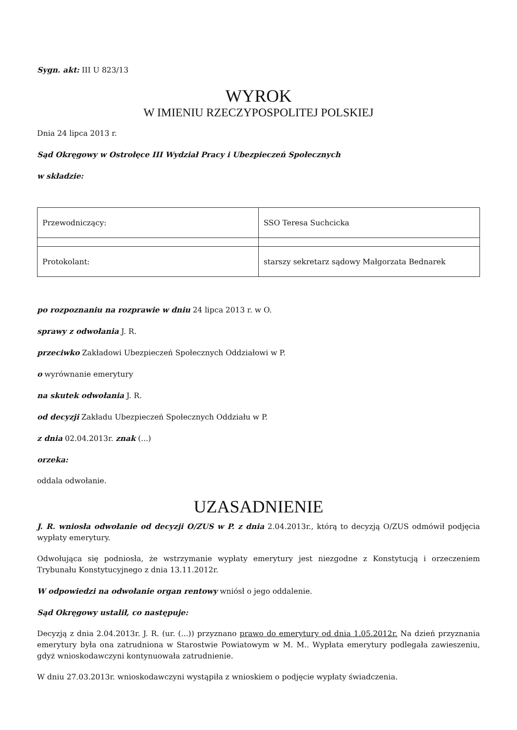Sygn. akt: III U 823/13
WYROK
W IMIENIU RZECZYPOSPOLITEJ POLSKIEJ
Dnia 24 lipca 2013 r.
Sąd Okręgowy w Ostrołęce III Wydział Pracy i Ubezpieczeń Społecznych
w składzie:
| Przewodniczący: | SSO Teresa Suchcicka |
| Protokolant: | starszy sekretarz sądowy Małgorzata Bednarek |
po rozpoznaniu na rozprawie w dniu 24 lipca 2013 r. w O.
sprawy z odwołania J. R.
przeciwko Zakładowi Ubezpieczeń Społecznych Oddziałowi w P.
o wyrównanie emerytury
na skutek odwołania J. R.
od decyzji Zakładu Ubezpieczeń Społecznych Oddziału w P.
z dnia 02.04.2013r. znak (...)
orzeka:
oddala odwołanie.
UZASADNIENIE
J. R. wniosła odwołanie od decyzji O/ZUS w P. z dnia 2.04.2013r., którą to decyzją O/ZUS odmówił podjęcia wypłaty emerytury.
Odwołująca się podniosła, że wstrzymanie wypłaty emerytury jest niezgodne z Konstytucją i orzeczeniem Trybunału Konstytucyjnego z dnia 13.11.2012r.
W odpowiedzi na odwołanie organ rentowy wniósł o jego oddalenie.
Sąd Okręgowy ustalił, co następuje:
Decyzją z dnia 2.04.2013r. J. R. (ur. (...)) przyznano prawo do emerytury od dnia 1.05.2012r. Na dzień przyznania emerytury była ona zatrudniona w Starostwie Powiatowym w M. M.. Wypłata emerytury podlegała zawieszeniu, gdyż wnioskodawczyni kontynuowała zatrudnienie.
W dniu 27.03.2013r. wnioskodawczyni wystąpiła z wnioskiem o podjęcie wypłaty świadczenia.